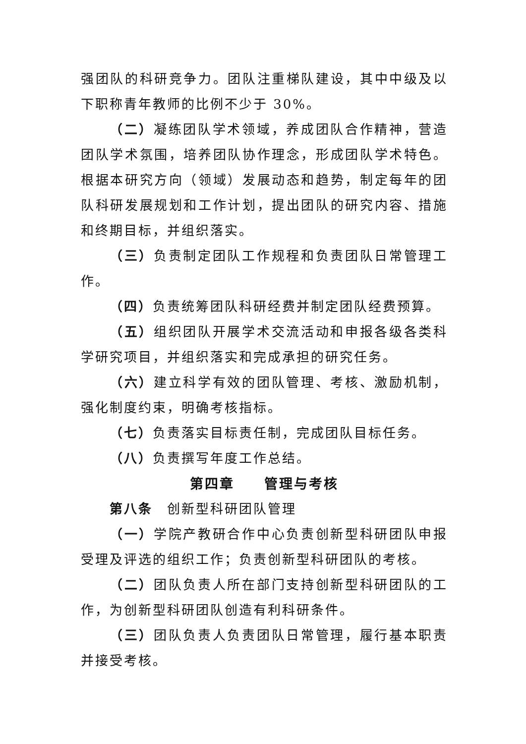强团队的科研竞争力。团队注重梯队建设，其中中级及以下职称青年教师的比例不少于 30%。
（二）凝练团队学术领域，养成团队合作精神，营造团队学术氛围，培养团队协作理念，形成团队学术特色。根据本研究方向（领域）发展动态和趋势，制定每年的团队科研发展规划和工作计划，提出团队的研究内容、措施和终期目标，并组织落实。
（三）负责制定团队工作规程和负责团队日常管理工作。
（四）负责统筹团队科研经费并制定团队经费预算。
（五）组织团队开展学术交流活动和申报各级各类科学研究项目，并组织落实和完成承担的研究任务。
（六）建立科学有效的团队管理、考核、激励机制，强化制度约束，明确考核指标。
（七）负责落实目标责任制，完成团队目标任务。
（八）负责撰写年度工作总结。
第四章　　管理与考核
第八条　创新型科研团队管理
（一）学院产教研合作中心负责创新型科研团队申报受理及评选的组织工作；负责创新型科研团队的考核。
（二）团队负责人所在部门支持创新型科研团队的工作，为创新型科研团队创造有利科研条件。
（三）团队负责人负责团队日常管理，履行基本职责并接受考核。